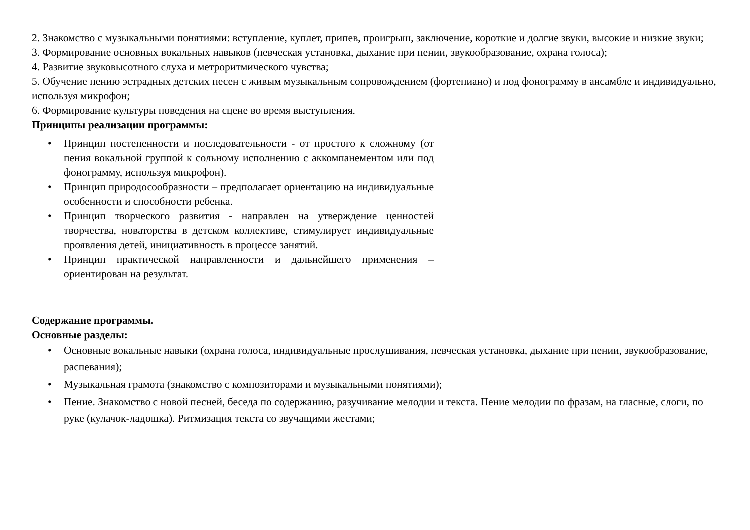2. Знакомство с музыкальными понятиями: вступление, куплет, припев, проигрыш, заключение, короткие и долгие звуки, высокие и низкие звуки;
3. Формирование основных вокальных навыков (певческая установка, дыхание при пении, звукообразование, охрана голоса);
4. Развитие звуковысотного слуха и метроритмического чувства;
5. Обучение пению эстрадных детских песен с живым музыкальным сопровождением (фортепиано) и под фонограмму в ансамбле и индивидуально, используя микрофон;
6. Формирование культуры поведения на сцене во время выступления.
Принципы реализации программы:
• Принцип постепенности и последовательности - от простого к сложному (от пения вокальной группой к сольному исполнению с аккомпанементом или под фонограмму, используя микрофон).
• Принцип природосообразности – предполагает ориентацию на индивидуальные особенности и способности ребенка.
• Принцип творческого развития - направлен на утверждение ценностей творчества, новаторства в детском коллективе, стимулирует индивидуальные проявления детей, инициативность в процессе занятий.
• Принцип практической направленности и дальнейшего применения – ориентирован на результат.
Содержание программы.
Основные разделы:
• Основные вокальные навыки (охрана голоса, индивидуальные прослушивания, певческая установка, дыхание при пении, звукообразование, распевания);
• Музыкальная грамота (знакомство с композиторами и музыкальными понятиями);
• Пение. Знакомство с новой песней, беседа по содержанию, разучивание мелодии и текста. Пение мелодии по фразам, на гласные, слоги, по руке (кулачок-ладошка). Ритмизация текста со звучащими жестами;